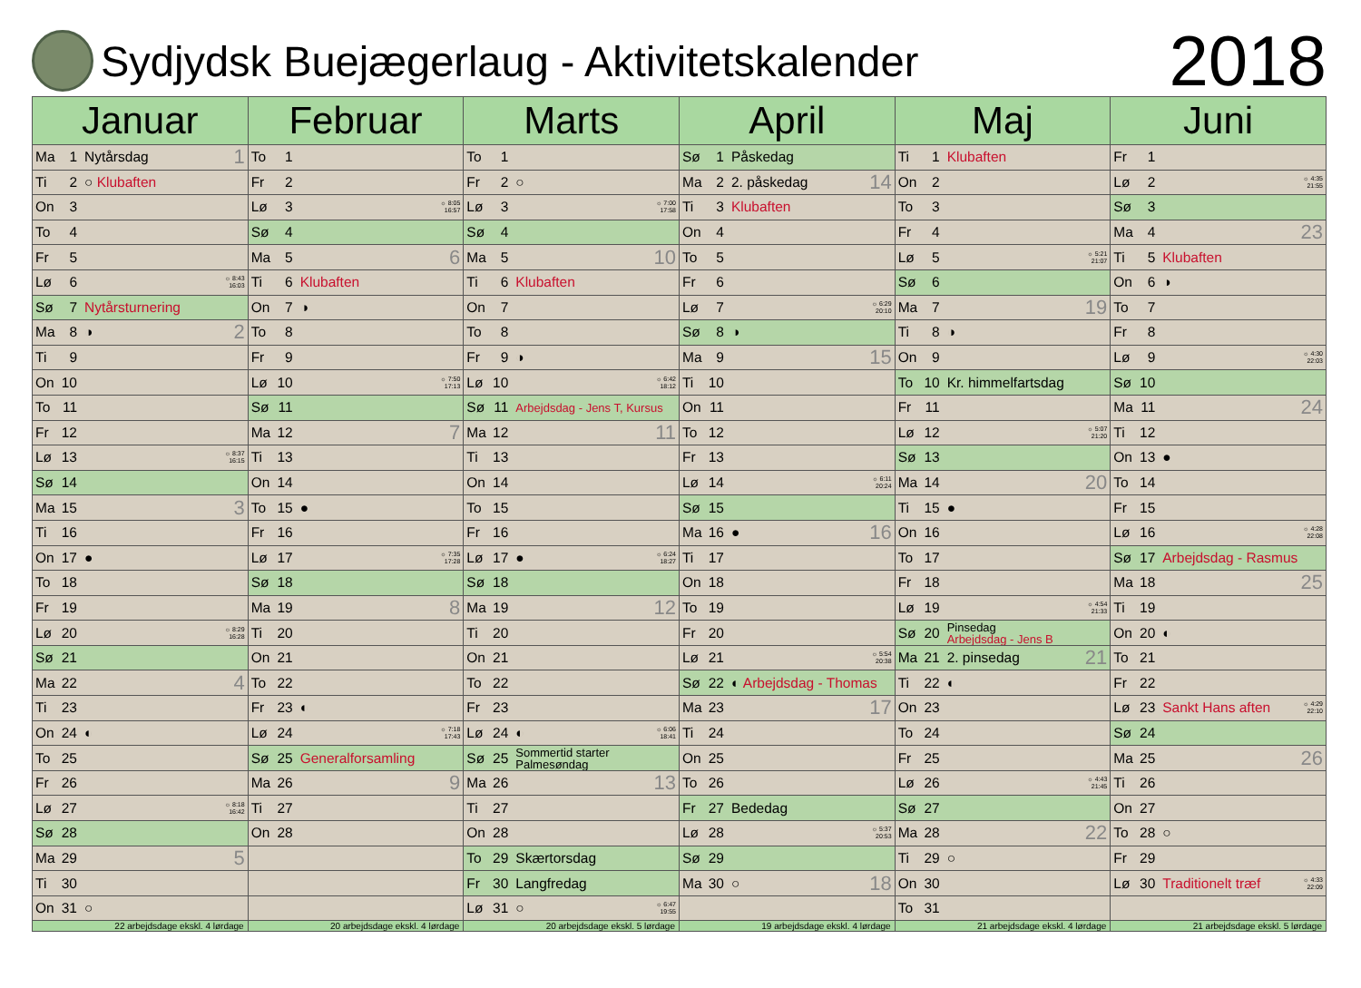Sydjydsk Buejægerlaug - Aktivitetskalender
2018
| Januar | Februar | Marts | April | Maj | Juni |
| --- | --- | --- | --- | --- | --- |
| Ma 1 Nytårsdag 1 | To 1 | To 1 | Sø 1 Påskedag | Ti 1 Klubaften | Fr 1 |
| Ti 2 ○ Klubaften | Fr 2 | Fr 2 ○ | Ma 2 2. påskedag 14 | On 2 | Lø 2 ☼ 4:35 21:55 |
| On 3 | Lø 3 ☼ 8:05 16:57 | Lø 3 ☼ 7:00 17:58 | Ti 3 Klubaften | To 3 | Sø 3 |
| To 4 | Sø 4 | Sø 4 | On 4 | Fr 4 | Ma 4 23 |
| Fr 5 | Ma 5 6 | Ma 5 10 | To 5 | Lø 5 ☼ 5:21 21:07 | Ti 5 Klubaften |
| Lø 6 ☼ 8:43 16:03 | Ti 6 Klubaften | Ti 6 Klubaften | Fr 6 | Sø 6 | On 6 ◑ |
| Sø 7 Nytårsturnering | On 7 ◑ | On 7 | Lø 7 ☼ 6:29 20:10 | Ma 7 19 | To 7 |
| Ma 8 ◑ 2 | To 8 | To 8 | Sø 8 ◑ | Ti 8 ◑ | Fr 8 |
| Ti 9 | Fr 9 | Fr 9 ◑ | Ma 9 15 | On 9 | Lø 9 ☼ 4:30 22:03 |
| On 10 | Lø 10 ☼ 7:50 17:13 | Lø 10 ☼ 6:42 18:12 | Ti 10 | To 10 Kr. himmelfartsdag | Sø 10 |
| To 11 | Sø 11 | Sø 11 Arbejdsdag - Jens T, Kursus | On 11 | Fr 11 | Ma 11 24 |
| Fr 12 | Ma 12 7 | Ma 12 11 | To 12 | Lø 12 ☼ 5:07 21:20 | Ti 12 |
| Lø 13 ☼ 8:37 16:15 | Ti 13 | Ti 13 | Fr 13 | Sø 13 | On 13 ● |
| Sø 14 | On 14 | On 14 | Lø 14 ☼ 6:11 20:24 | Ma 14 20 | To 14 |
| Ma 15 3 | To 15 ● | To 15 | Sø 15 | Ti 15 ● | Fr 15 |
| Ti 16 | Fr 16 | Fr 16 | Ma 16 ● 16 | On 16 | Lø 16 ☼ 4:28 22:08 |
| On 17 ● | Lø 17 ☼ 7:35 17:28 | Lø 17 ● ☼ 6:24 18:27 | Ti 17 | To 17 | Sø 17 Arbejdsdag - Rasmus |
| To 18 | Sø 18 | Sø 18 | On 18 | Fr 18 | Ma 18 25 |
| Fr 19 | Ma 19 8 | Ma 19 12 | To 19 | Lø 19 ☼ 4:54 21:33 | Ti 19 |
| Lø 20 ☼ 8:29 16:28 | Ti 20 | Ti 20 | Fr 20 | Sø 20 Pinsedag Arbejdsdag - Jens B | On 20 ◐ |
| Sø 21 | On 21 | On 21 | Lø 21 ☼ 5:54 20:38 | Ma 21 2. pinsedag 21 | To 21 |
| Ma 22 4 | To 22 | To 22 | Sø 22 ◐ Arbejdsdag - Thomas | Ti 22 ◐ | Fr 22 |
| Ti 23 | Fr 23 ◐ | Fr 23 | Ma 23 17 | On 23 | Lø 23 Sankt Hans aften ☼ 4:29 22:10 |
| On 24 ◐ | Lø 24 ☼ 7:18 17:43 | Lø 24 ◐ ☼ 6:06 18:41 | Ti 24 | To 24 | Sø 24 |
| To 25 | Sø 25 Generalforsamling | Sø 25 Sommertid starter Palmesøndag | On 25 | Fr 25 | Ma 25 26 |
| Fr 26 | Ma 26 9 | Ma 26 13 | To 26 | Lø 26 ☼ 4:43 21:45 | Ti 26 |
| Lø 27 ☼ 8:18 16:42 | Ti 27 | Ti 27 | Fr 27 Bededag | Sø 27 | On 27 |
| Sø 28 | On 28 | On 28 | Lø 28 ☼ 5:37 20:53 | Ma 28 22 | To 28 ○ |
| Ma 29 5 | | To 29 Skærtorsdag | Sø 29 | Ti 29 ○ | Fr 29 |
| Ti 30 | | Fr 30 Langfredag | Ma 30 ○ 18 | On 30 | Lø 30 Traditionelt træf ☼ 4:33 22:09 |
| On 31 ○ | | Lø 31 ○ ☼ 6:47 19:55 | | To 31 | |
| 22 arbejdsdage ekskl. 4 lørdage | 20 arbejdsdage ekskl. 4 lørdage | 20 arbejdsdage ekskl. 5 lørdage | 19 arbejdsdage ekskl. 4 lørdage | 21 arbejdsdage ekskl. 4 lørdage | 21 arbejdsdage ekskl. 5 lørdage |